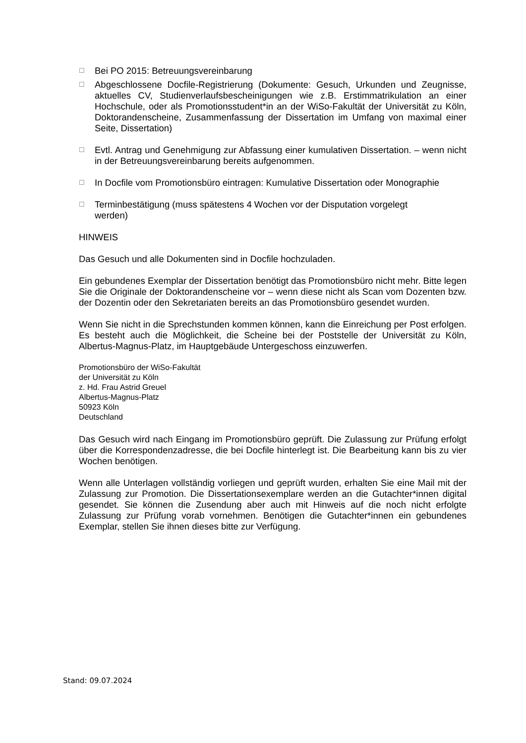☐ Bei PO 2015: Betreuungsvereinbarung
☐ Abgeschlossene Docfile-Registrierung (Dokumente: Gesuch, Urkunden und Zeugnisse, aktuelles CV, Studienverlaufsbescheinigungen wie z.B. Erstimmatrikulation an einer Hochschule, oder als Promotionsstudent*in an der WiSo-Fakultät der Universität zu Köln, Doktorandenscheine, Zusammenfassung der Dissertation im Umfang von maximal einer Seite, Dissertation)
☐ Evtl. Antrag und Genehmigung zur Abfassung einer kumulativen Dissertation. – wenn nicht in der Betreuungsvereinbarung bereits aufgenommen.
☐ In Docfile vom Promotionsbüro eintragen: Kumulative Dissertation oder Monographie
☐ Terminbestätigung (muss spätestens 4 Wochen vor der Disputation vorgelegt
werden)
HINWEIS
Das Gesuch und alle Dokumenten sind in Docfile hochzuladen.
Ein gebundenes Exemplar der Dissertation benötigt das Promotionsbüro nicht mehr. Bitte legen Sie die Originale der Doktorandenscheine vor – wenn diese nicht als Scan vom Dozenten bzw. der Dozentin oder den Sekretariaten bereits an das Promotionsbüro gesendet wurden.
Wenn Sie nicht in die Sprechstunden kommen können, kann die Einreichung per Post erfolgen. Es besteht auch die Möglichkeit, die Scheine bei der Poststelle der Universität zu Köln, Albertus-Magnus-Platz, im Hauptgebäude Untergeschoss einzuwerfen.
Promotionsbüro der WiSo-Fakultät
der Universität zu Köln
z. Hd. Frau Astrid Greuel
Albertus-Magnus-Platz
50923 Köln
Deutschland
Das Gesuch wird nach Eingang im Promotionsbüro geprüft. Die Zulassung zur Prüfung erfolgt über die Korrespondenzadresse, die bei Docfile hinterlegt ist. Die Bearbeitung kann bis zu vier Wochen benötigen.
Wenn alle Unterlagen vollständig vorliegen und geprüft wurden, erhalten Sie eine Mail mit der Zulassung zur Promotion. Die Dissertationsexemplare werden an die Gutachter*innen digital gesendet. Sie können die Zusendung aber auch mit Hinweis auf die noch nicht erfolgte Zulassung zur Prüfung vorab vornehmen. Benötigen die Gutachter*innen ein gebundenes Exemplar, stellen Sie ihnen dieses bitte zur Verfügung.
Stand: 09.07.2024